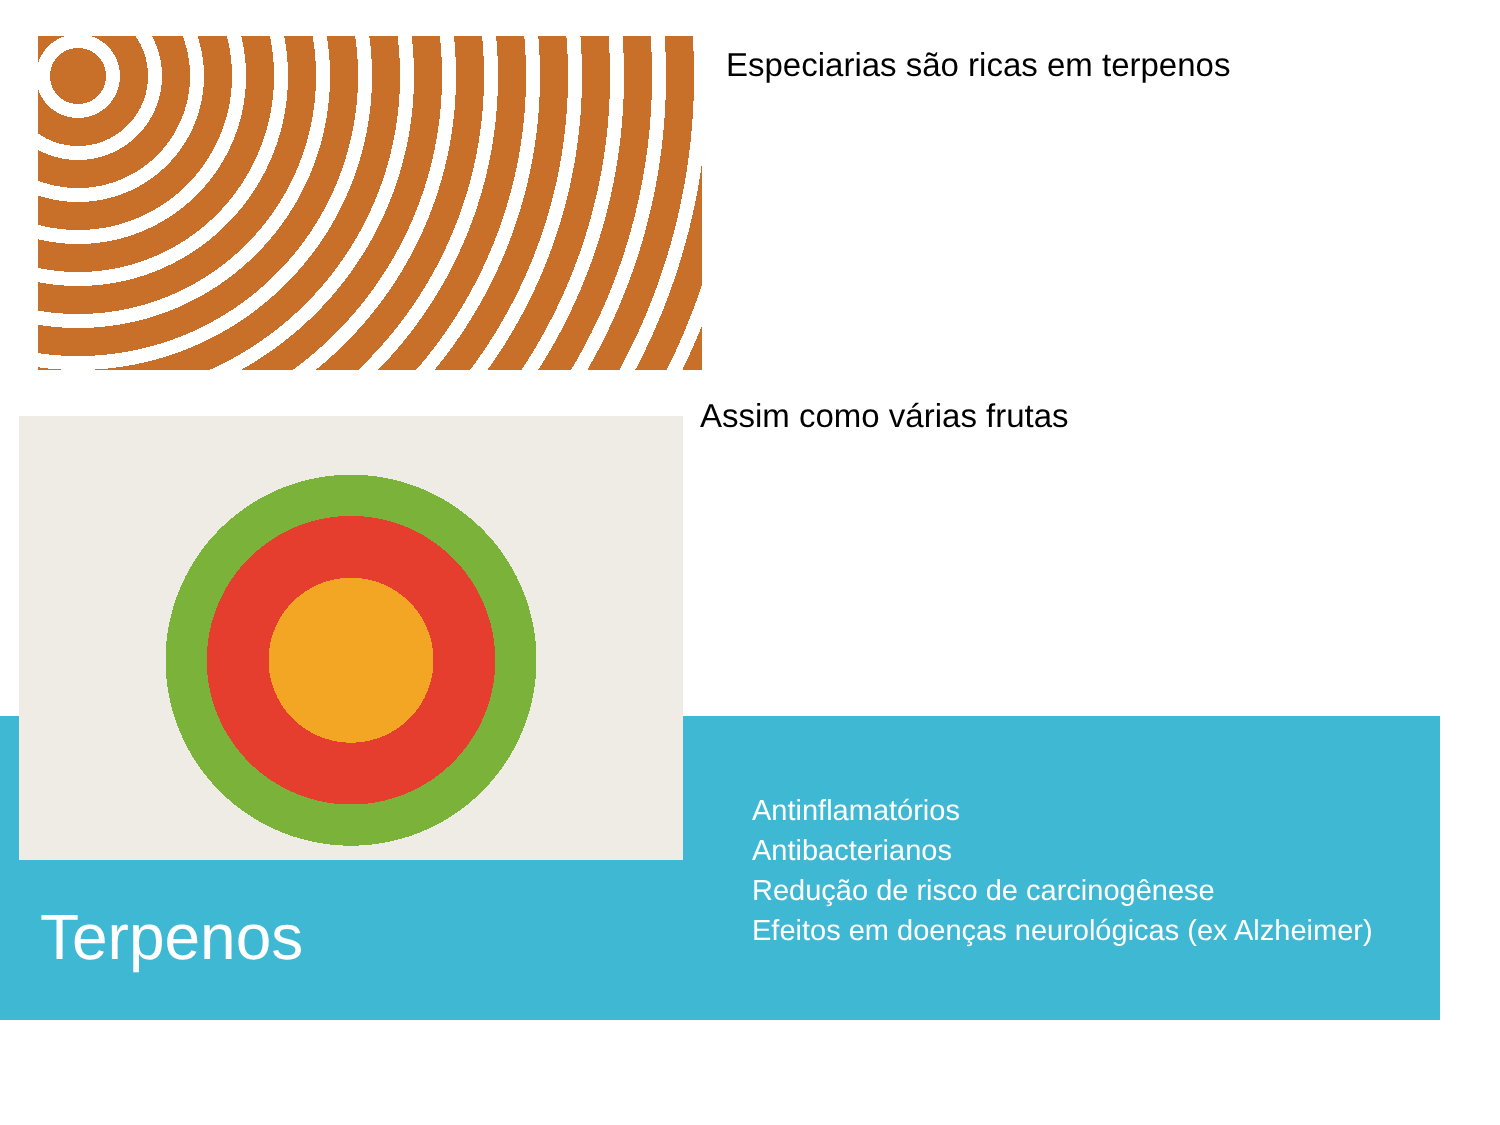Especiarias são ricas em terpenos
Assim como várias frutas
Terpenos
Antinflamatórios
Antibacterianos
Redução de risco de carcinogênese
Efeitos em doenças neurológicas (ex Alzheimer)